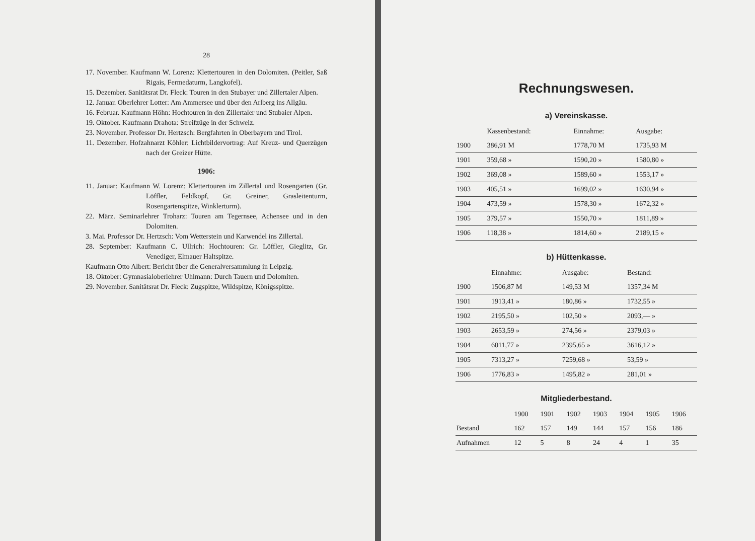28
17. November. Kaufmann W. Lorenz: Klettertouren in den Dolomiten. (Peitler, Saß Rigais, Fermedaturm, Langkofel).
15. Dezember. Sanitätsrat Dr. Fleck: Touren in den Stubayer und Zillertaler Alpen.
12. Januar. Oberlehrer Lotter: Am Ammersee und über den Arlberg ins Allgäu.
16. Februar. Kaufmann Höhn: Hochtouren in den Zillertaler und Stubaier Alpen.
19. Oktober. Kaufmann Drahota: Streifzüge in der Schweiz.
23. November. Professor Dr. Hertzsch: Bergfahrten in Oberbayern und Tirol.
11. Dezember. Hofzahnarzt Köhler: Lichtbildervortrag: Auf Kreuz- und Querzügen nach der Greizer Hütte.
1906:
11. Januar: Kaufmann W. Lorenz: Klettertouren im Zillertal und Rosengarten (Gr. Löffler, Feldkopf, Gr. Greiner, Grasleitenturm, Rosengartenspitze, Winklerturm).
22. März. Seminarlehrer Troharz: Touren am Tegernsee, Achensee und in den Dolomiten.
3. Mai. Professor Dr. Hertzsch: Vom Wetterstein und Karwendel ins Zillertal.
28. September: Kaufmann C. Ullrich: Hochtouren: Gr. Löffler, Gieglitz, Gr. Venediger, Elmauer Haltspitze.
Kaufmann Otto Albert: Bericht über die Generalversammlung in Leipzig.
18. Oktober: Gymnasialoberlehrer Uhlmann: Durch Tauern und Dolomiten.
29. November. Sanitätsrat Dr. Fleck: Zugspitze, Wildspitze, Königsspitze.
Rechnungswesen.
a) Vereinskasse.
| | Kassenbestand: | Einnahme: | Ausgabe: |
| --- | --- | --- | --- |
| 1900 | 386,91 M | 1778,70 M | 1735,93 M |
| 1901 | 359,68 » | 1590,20 » | 1580,80 » |
| 1902 | 369,08 » | 1589,60 » | 1553,17 » |
| 1903 | 405,51 » | 1699,02 » | 1630,94 » |
| 1904 | 473,59 » | 1578,30 » | 1672,32 » |
| 1905 | 379,57 » | 1550,70 » | 1811,89 » |
| 1906 | 118,38 » | 1814,60 » | 2189,15 » |
b) Hüttenkasse.
| | Einnahme: | Ausgabe: | Bestand: |
| --- | --- | --- | --- |
| 1900 | 1506,87 M | 149,53 M | 1357,34 M |
| 1901 | 1913,41 » | 180,86 » | 1732,55 » |
| 1902 | 2195,50 » | 102,50 » | 2093,— » |
| 1903 | 2653,59 » | 274,56 » | 2379,03 » |
| 1904 | 6011,77 » | 2395,65 » | 3616,12 » |
| 1905 | 7313,27 » | 7259,68 » | 53,59 » |
| 1906 | 1776,83 » | 1495,82 » | 281,01 » |
Mitgliederbestand.
| | 1900 | 1901 | 1902 | 1903 | 1904 | 1905 | 1906 |
| --- | --- | --- | --- | --- | --- | --- | --- |
| Bestand | 162 | 157 | 149 | 144 | 157 | 156 | 186 |
| Aufnahmen | 12 | 5 | 8 | 24 | 4 | 1 | 35 |